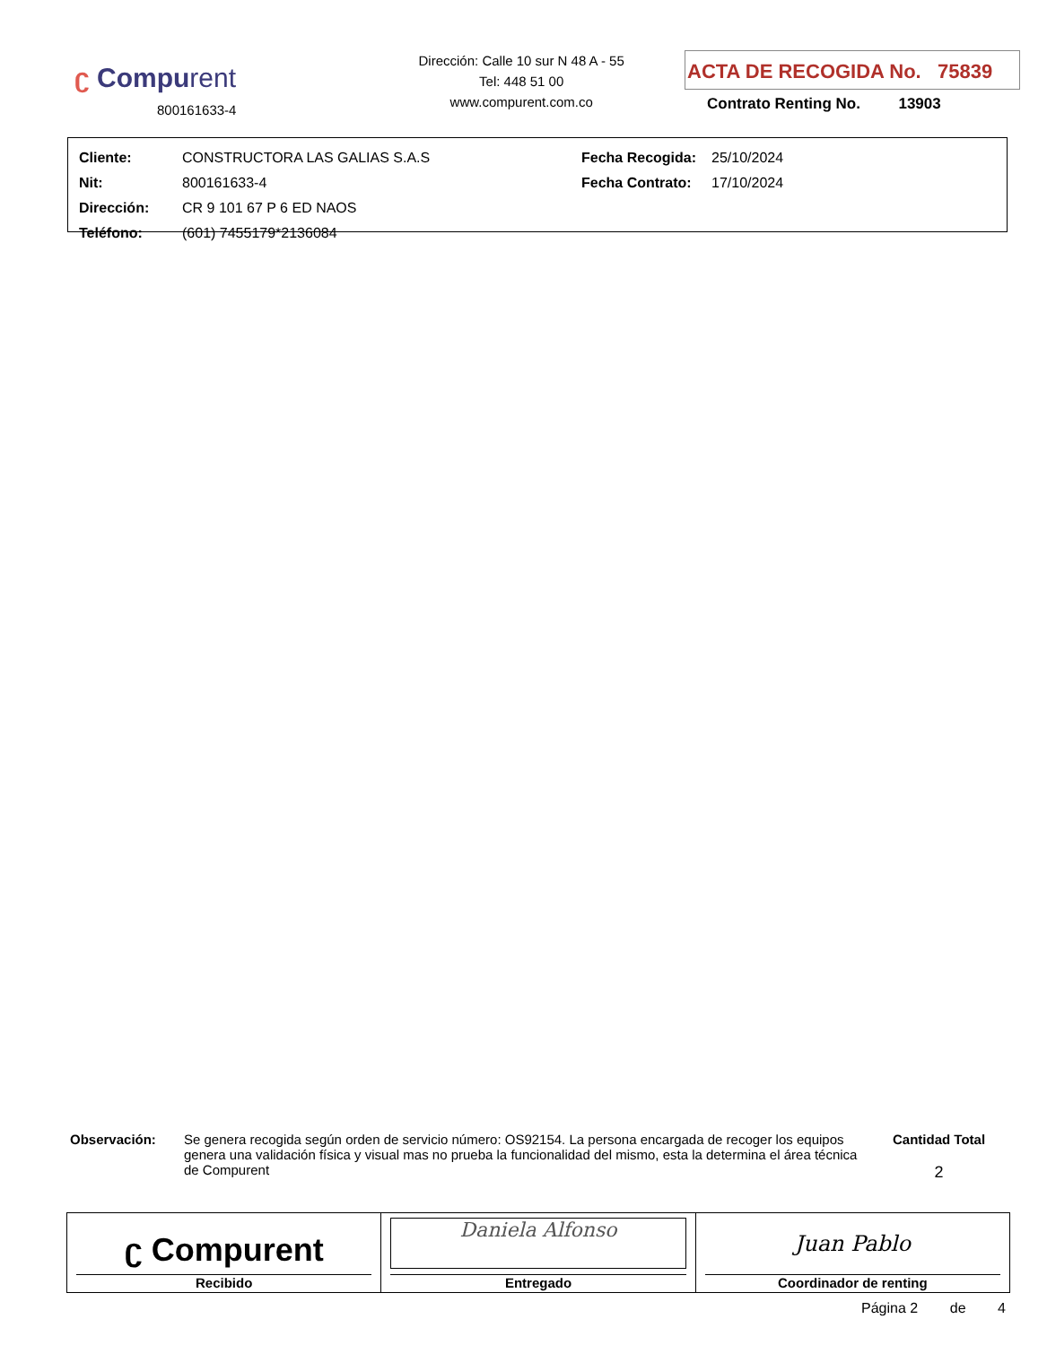ʗ Compurent
800161633-4
Dirección: Calle 10 sur N 48 A - 55
Tel: 448 51 00
www.compurent.com.co
ACTA DE RECOGIDA No. 75839
Contrato Renting No. 13903
| Cliente: | CONSTRUCTORA LAS GALIAS S.A.S | Fecha Recogida: | 25/10/2024 |
| Nit: | 800161633-4 | Fecha Contrato: | 17/10/2024 |
| Dirección: | CR 9 101 67 P 6 ED NAOS | | |
| Teléfono: | (601) 7455179*2136084 | | |
Observación: Se genera recogida según orden de servicio número: OS92154. La persona encargada de recoger los equipos genera una validación física y visual mas no prueba la funcionalidad del mismo, esta la determina el área técnica de Compurent
Cantidad Total
2
| ʗ Compurent Recibido | Daniela Alfonso Entregado | Juan Pablo Coordinador de renting |
Página 2 de 4